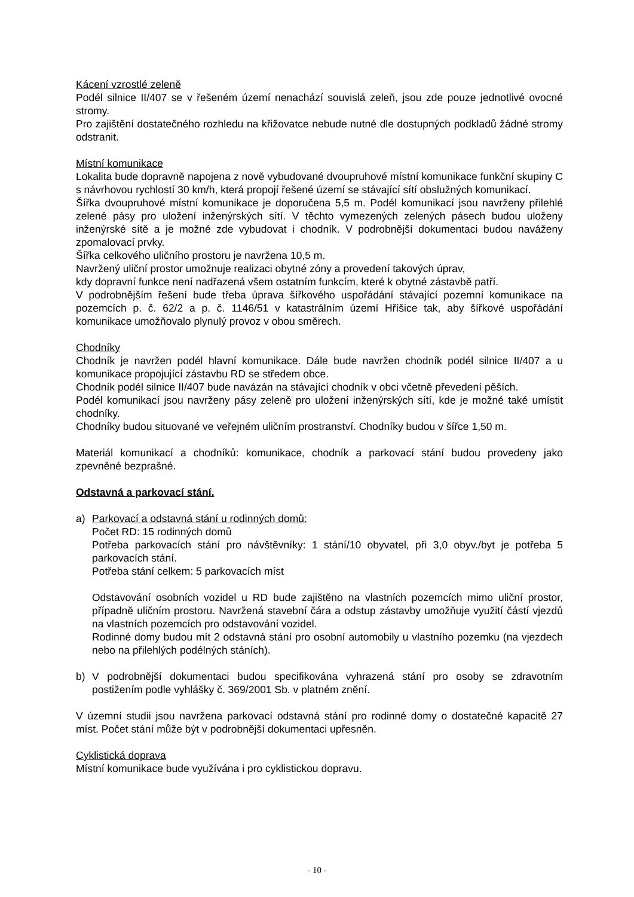Kácení vzrostlé zeleně
Podél silnice II/407 se v řešeném území nenachází souvislá zeleň, jsou zde pouze jednotlivé ovocné stromy.
Pro zajištění dostatečného rozhledu na křižovatce nebude nutné dle dostupných podkladů žádné stromy odstranit.
Místní komunikace
Lokalita bude dopravně napojena z nově vybudované dvoupruhové místní komunikace funkční skupiny C s návrhovou rychlostí 30 km/h, která propojí řešené území se stávající sítí obslužných komunikací.
Šířka dvoupruhové místní komunikace je doporučena 5,5 m. Podél komunikací jsou navrženy přilehlé zelené pásy pro uložení inženýrských sítí. V těchto vymezených zelených pásech budou uloženy inženýrské sítě a je možné zde vybudovat i chodník. V podrobnější dokumentaci budou naváženy zpomalovací prvky.
Šířka celkového uličního prostoru je navržena 10,5 m.
Navržený uliční prostor umožnuje realizaci obytné zóny a provedení takových úprav,
kdy dopravní funkce není nadřazená všem ostatním funkcím, které k obytné zástavbě patří.
V podrobnějším řešení bude třeba úprava šířkového uspořádání stávající pozemní komunikace na pozemcích p. č. 62/2 a p. č. 1146/51 v katastrálním území Hříšice tak, aby šířkové uspořádání komunikace umožňovalo plynulý provoz v obou směrech.
Chodníky
Chodník je navržen podél hlavní komunikace. Dále bude navržen chodník podél silnice II/407 a u komunikace propojující zástavbu RD se středem obce.
Chodník podél silnice II/407 bude navázán na stávající chodník v obci včetně převedení pěších.
Podél komunikací jsou navrženy pásy zeleně pro uložení inženýrských sítí, kde je možné také umístit chodníky.
Chodníky budou situované ve veřejném uličním prostranství. Chodníky budou v šířce 1,50 m.
Materiál komunikací a chodníků: komunikace, chodník a parkovací stání budou provedeny jako zpevněné bezprašné.
Odstavná a parkovací stání.
a) Parkovací a odstavná stání u rodinných domů:
Počet RD: 15 rodinných domů
Potřeba parkovacích stání pro návštěvníky: 1 stání/10 obyvatel, při 3,0 obyv./byt je potřeba 5 parkovacích stání.
Potřeba stání celkem: 5 parkovacích míst
Odstavování osobních vozidel u RD bude zajištěno na vlastních pozemcích mimo uliční prostor, případně uličním prostoru. Navržená stavební čára a odstup zástavby umožňuje využití částí vjezdů na vlastních pozemcích pro odstavování vozidel.
Rodinné domy budou mít 2 odstavná stání pro osobní automobily u vlastního pozemku (na vjezdech nebo na přilehlých podélných stáních).
b) V podrobnější dokumentaci budou specifikována vyhrazená stání pro osoby se zdravotním postižením podle vyhlášky č. 369/2001 Sb. v platném znění.
V územní studii jsou navržena parkovací odstavná stání pro rodinné domy o dostatečné kapacitě 27 míst. Počet stání může být v podrobnější dokumentaci upřesněn.
Cyklistická doprava
Místní komunikace bude využívána i pro cyklistickou dopravu.
- 10 -